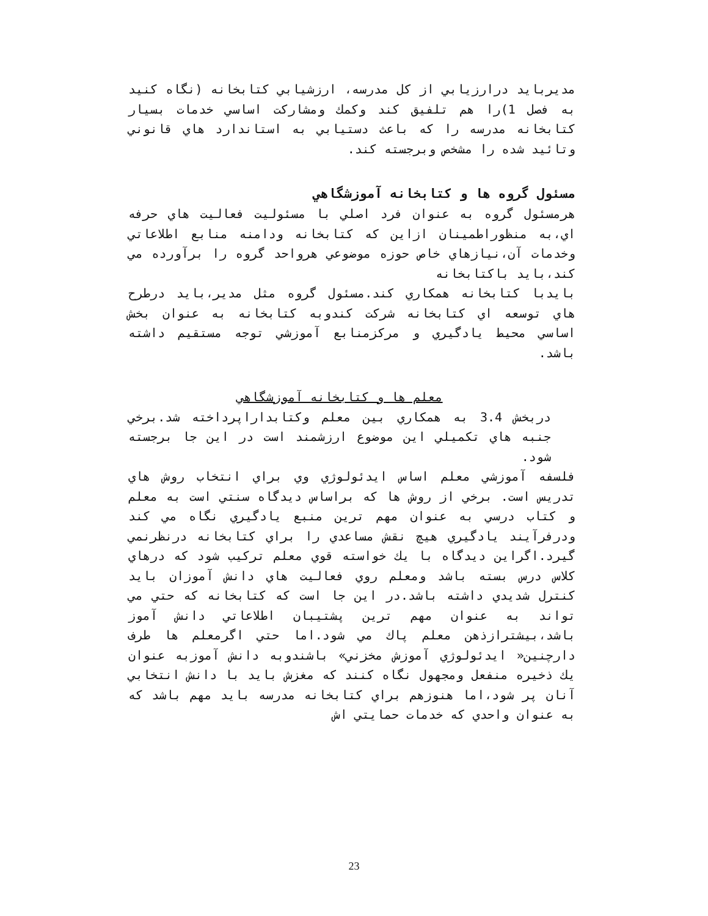مديربايد درارزيابي از كل مدرسه، ارزشيابي كتابخانه (نگاه كنيد به فصل 1)را هم تلفيق كند وكمك ومشاركت اساسي خدمات بسيار كتابخانه مدرسه را كه باعث دستيابي به استاندارد هاي قانوني وتائيد شده را مشخص وبرجسته كند.
مسئول گروه ها و كتابخانه آموزشگاهي
هرمسئول گروه به عنوان فرد اصلي با مسئوليت فعاليت هاي حرفه اي،به منظوراطمينان ازاين كه كتابخانه ودامنه منابع اطلاعاتي وخدمات آن،نيازهاي خاص حوزه موضوعي هرواحد گروه را برآورده مي كند،بايد باكتابخانه
بايدبا كتابخانه همكاري كند.مسئول گروه مثل مدير،بايد درطرح هاي توسعه اي كتابخانه شركت كندوبه كتابخانه به عنوان بخش اساسي محيط يادگيري و مركزمنابع آموزشي توجه مستقيم داشته باشد.
معلم ها و كتابخانه آموزشگاهي
دربخش 3.4 به همكاري بين معلم وكتابداراپرداخته شد.برخي جنبه هاي تكميلي اين موضوع ارزشمند است در اين جا برجسته شود.
فلسفه آموزشي معلم اساس ايدئولوژي وي براي انتخاب روش هاي تدريس است. برخي از روش ها كه براساس ديدگاه سنتي است به معلم و كتاب درسي به عنوان مهم ترين منبع يادگيري نگاه مي كند ودرفرآيند يادگيري هيچ نقش مساعدي را براي كتابخانه درنظرنمي گيرد.اگراين ديدگاه با يك خواسته قوي معلم تركيب شود كه درهاي كلاس درس بسته باشد ومعلم روي فعاليت هاي دانش آموزان بايد كنترل شديدي داشته باشد.در اين جا است كه كتابخانه كه حتي مي تواند به عنوان مهم ترين پشتيبان اطلاعاتي دانش آموز باشد،بيشترازذهن معلم پاك مي شود.اما حتي اگرمعلم ها طرف دارچنين« ايدئولوژي آموزش مخزني» باشندوبه دانش آموزبه عنوان يك ذخيره منفعل ومجهول نگاه كنند كه مغزش بايد با دانش انتخابي آنان پر شود،اما هنوزهم براي كتابخانه مدرسه بايد مهم باشد كه به عنوان واحدي كه خدمات حمايتي اش
23